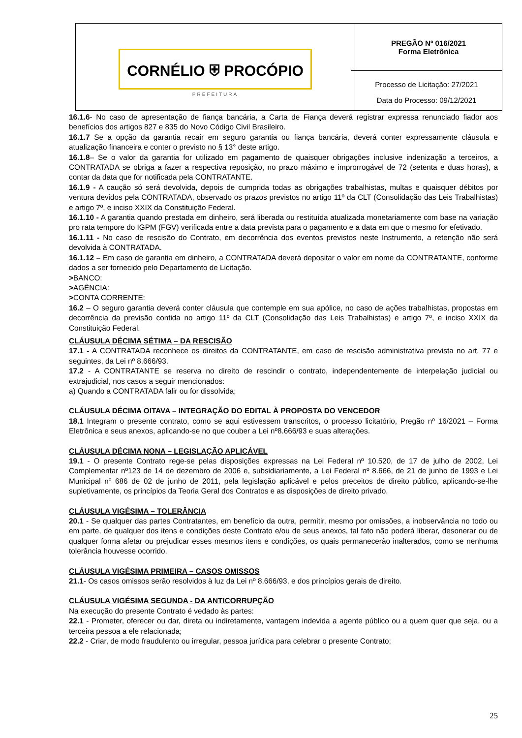| CORNÉLIO ⛨ PROCÓPIO PREFEITURA | PREGÃO Nº 016/2021 Forma Eletrônica Processo de Licitação: 27/2021 Data do Processo: 09/12/2021 |
16.1.6- No caso de apresentação de fiança bancária, a Carta de Fiança deverá registrar expressa renunciado fiador aos benefícios dos artigos 827 e 835 do Novo Código Civil Brasileiro.
16.1.7 Se a opção da garantia recair em seguro garantia ou fiança bancária, deverá conter expressamente cláusula e atualização financeira e conter o previsto no § 13° deste artigo.
16.1.8– Se o valor da garantia for utilizado em pagamento de quaisquer obrigações inclusive indenização a terceiros, a CONTRATADA se obriga a fazer a respectiva reposição, no prazo máximo e improrrogável de 72 (setenta e duas horas), a contar da data que for notificada pela CONTRATANTE.
16.1.9 - A caução só será devolvida, depois de cumprida todas as obrigações trabalhistas, multas e quaisquer débitos por ventura devidos pela CONTRATADA, observado os prazos previstos no artigo 11º da CLT (Consolidação das Leis Trabalhistas) e artigo 7º, e inciso XXIX da Constituição Federal.
16.1.10 - A garantia quando prestada em dinheiro, será liberada ou restituída atualizada monetariamente com base na variação pro rata tempore do IGPM (FGV) verificada entre a data prevista para o pagamento e a data em que o mesmo for efetivado.
16.1.11 - No caso de rescisão do Contrato, em decorrência dos eventos previstos neste Instrumento, a retenção não será devolvida à CONTRATADA.
16.1.12 – Em caso de garantia em dinheiro, a CONTRATADA deverá depositar o valor em nome da CONTRATANTE, conforme dados a ser fornecido pelo Departamento de Licitação.
>BANCO:
>AGÊNCIA:
>CONTA CORRENTE:
16.2 – O seguro garantia deverá conter cláusula que contemple em sua apólice, no caso de ações trabalhistas, propostas em decorrência da previsão contida no artigo 11º da CLT (Consolidação das Leis Trabalhistas) e artigo 7º, e inciso XXIX da Constituição Federal.
CLÁUSULA DÉCIMA SÉTIMA – DA RESCISÃO
17.1 - A CONTRATADA reconhece os direitos da CONTRATANTE, em caso de rescisão administrativa prevista no art. 77 e seguintes, da Lei nº 8.666/93.
17.2 - A CONTRATANTE se reserva no direito de rescindir o contrato, independentemente de interpelação judicial ou extrajudicial, nos casos a seguir mencionados:
a) Quando a CONTRATADA falir ou for dissolvida;
CLÁUSULA DÉCIMA OITAVA – INTEGRAÇÃO DO EDITAL À PROPOSTA DO VENCEDOR
18.1 Integram o presente contrato, como se aqui estivessem transcritos, o processo licitatório, Pregão nº 16/2021 – Forma Eletrônica e seus anexos, aplicando-se no que couber a Lei nº8.666/93 e suas alterações.
CLÁUSULA DÉCIMA NONA – LEGISLAÇÃO APLICÁVEL
19.1 - O presente Contrato rege-se pelas disposições expressas na Lei Federal nº 10.520, de 17 de julho de 2002, Lei Complementar nº123 de 14 de dezembro de 2006 e, subsidiariamente, a Lei Federal nº 8.666, de 21 de junho de 1993 e Lei Municipal nº 686 de 02 de junho de 2011, pela legislação aplicável e pelos preceitos de direito público, aplicando-se-lhe supletivamente, os princípios da Teoria Geral dos Contratos e as disposições de direito privado.
CLÁUSULA VIGÉSIMA – TOLERÂNCIA
20.1 - Se qualquer das partes Contratantes, em benefício da outra, permitir, mesmo por omissões, a inobservância no todo ou em parte, de qualquer dos itens e condições deste Contrato e/ou de seus anexos, tal fato não poderá liberar, desonerar ou de qualquer forma afetar ou prejudicar esses mesmos itens e condições, os quais permanecerão inalterados, como se nenhuma tolerância houvesse ocorrido.
CLÁUSULA VIGÉSIMA PRIMEIRA – CASOS OMISSOS
21.1- Os casos omissos serão resolvidos à luz da Lei nº 8.666/93, e dos princípios gerais de direito.
CLÁUSULA VIGÉSIMA SEGUNDA - DA ANTICORRUPÇÃO
Na execução do presente Contrato é vedado às partes:
22.1 - Prometer, oferecer ou dar, direta ou indiretamente, vantagem indevida a agente público ou a quem quer que seja, ou a terceira pessoa a ele relacionada;
22.2 - Criar, de modo fraudulento ou irregular, pessoa jurídica para celebrar o presente Contrato;
25